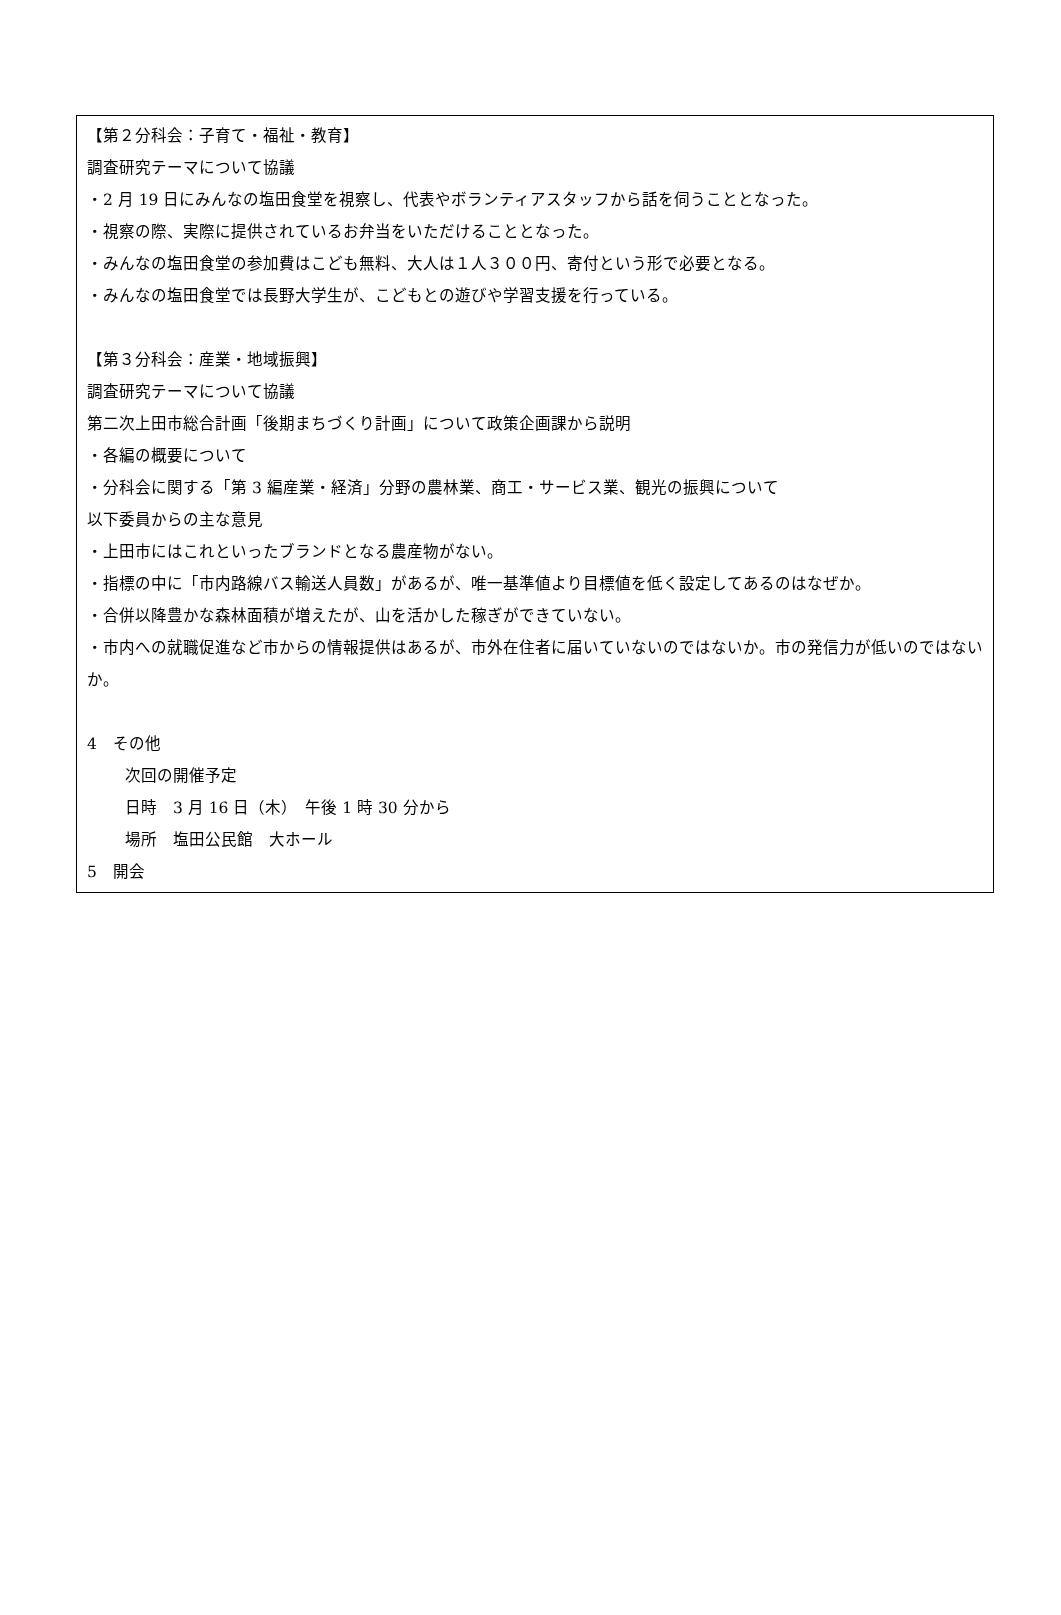【第２分科会：子育て・福祉・教育】
調査研究テーマについて協議
・2 月 19 日にみんなの塩田食堂を視察し、代表やボランティアスタッフから話を伺うこととなった。
・視察の際、実際に提供されているお弁当をいただけることとなった。
・みんなの塩田食堂の参加費はこども無料、大人は１人３００円、寄付という形で必要となる。
・みんなの塩田食堂では長野大学生が、こどもとの遊びや学習支援を行っている。
【第３分科会：産業・地域振興】
調査研究テーマについて協議
第二次上田市総合計画「後期まちづくり計画」について政策企画課から説明
・各編の概要について
・分科会に関する「第 3 編産業・経済」分野の農林業、商工・サービス業、観光の振興について
以下委員からの主な意見
・上田市にはこれといったブランドとなる農産物がない。
・指標の中に「市内路線バス輸送人員数」があるが、唯一基準値より目標値を低く設定してあるのはなぜか。
・合併以降豊かな森林面積が増えたが、山を活かした稼ぎができていない。
・市内への就職促進など市からの情報提供はあるが、市外在住者に届いていないのではないか。市の発信力が低いのではないか。
4　その他
次回の開催予定
日時　3 月 16 日（木）　午後 1 時 30 分から
場所　塩田公民館　大ホール
5　開会